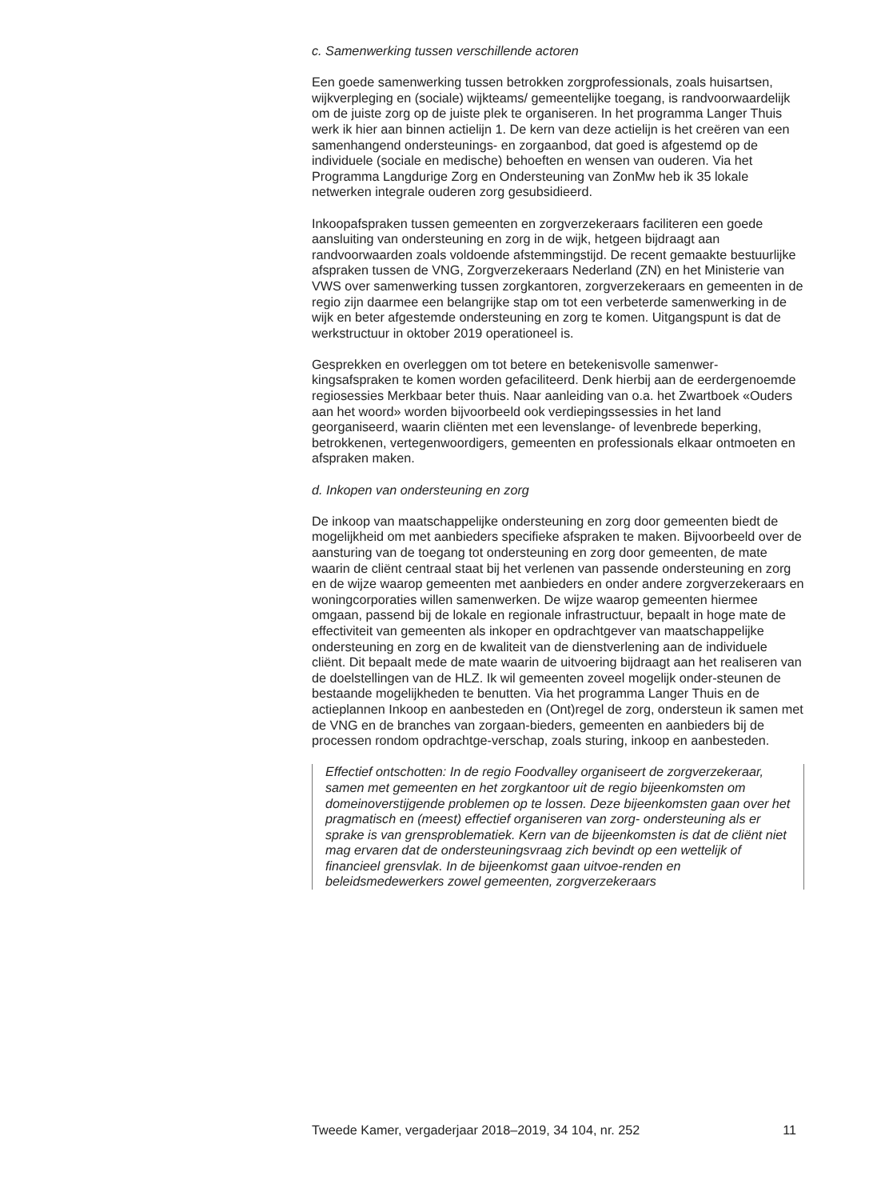c. Samenwerking tussen verschillende actoren
Een goede samenwerking tussen betrokken zorgprofessionals, zoals huisartsen, wijkverpleging en (sociale) wijkteams/ gemeentelijke toegang, is randvoorwaardelijk om de juiste zorg op de juiste plek te organiseren. In het programma Langer Thuis werk ik hier aan binnen actielijn 1. De kern van deze actielijn is het creëren van een samenhangend ondersteunings- en zorgaanbod, dat goed is afgestemd op de individuele (sociale en medische) behoeften en wensen van ouderen. Via het Programma Langdurige Zorg en Ondersteuning van ZonMw heb ik 35 lokale netwerken integrale ouderen zorg gesubsidieerd.
Inkoopafspraken tussen gemeenten en zorgverzekeraars faciliteren een goede aansluiting van ondersteuning en zorg in de wijk, hetgeen bijdraagt aan randvoorwaarden zoals voldoende afstemmingstijd. De recent gemaakte bestuurlijke afspraken tussen de VNG, Zorgverzekeraars Nederland (ZN) en het Ministerie van VWS over samenwerking tussen zorgkantoren, zorgverzekeraars en gemeenten in de regio zijn daarmee een belangrijke stap om tot een verbeterde samenwerking in de wijk en beter afgestemde ondersteuning en zorg te komen. Uitgangspunt is dat de werkstructuur in oktober 2019 operationeel is.
Gesprekken en overleggen om tot betere en betekenisvolle samenwer-kingsafspraken te komen worden gefaciliteerd. Denk hierbij aan de eerdergenoemde regiosessies Merkbaar beter thuis. Naar aanleiding van o.a. het Zwartboek «Ouders aan het woord» worden bijvoorbeeld ook verdiepingssessies in het land georganiseerd, waarin cliënten met een levenslange- of levenbrede beperking, betrokkenen, vertegenwoordigers, gemeenten en professionals elkaar ontmoeten en afspraken maken.
d. Inkopen van ondersteuning en zorg
De inkoop van maatschappelijke ondersteuning en zorg door gemeenten biedt de mogelijkheid om met aanbieders specifieke afspraken te maken. Bijvoorbeeld over de aansturing van de toegang tot ondersteuning en zorg door gemeenten, de mate waarin de cliënt centraal staat bij het verlenen van passende ondersteuning en zorg en de wijze waarop gemeenten met aanbieders en onder andere zorgverzekeraars en woningcorporaties willen samenwerken. De wijze waarop gemeenten hiermee omgaan, passend bij de lokale en regionale infrastructuur, bepaalt in hoge mate de effectiviteit van gemeenten als inkoper en opdrachtgever van maatschappelijke ondersteuning en zorg en de kwaliteit van de dienstverlening aan de individuele cliënt. Dit bepaalt mede de mate waarin de uitvoering bijdraagt aan het realiseren van de doelstellingen van de HLZ. Ik wil gemeenten zoveel mogelijk onder-steunen de bestaande mogelijkheden te benutten. Via het programma Langer Thuis en de actieplannen Inkoop en aanbesteden en (Ont)regel de zorg, ondersteun ik samen met de VNG en de branches van zorgaan-bieders, gemeenten en aanbieders bij de processen rondom opdrachtge-verschap, zoals sturing, inkoop en aanbesteden.
Effectief ontschotten: In de regio Foodvalley organiseert de zorgverzekeraar, samen met gemeenten en het zorgkantoor uit de regio bijeenkomsten om domeinoverstijgende problemen op te lossen. Deze bijeenkomsten gaan over het pragmatisch en (meest) effectief organiseren van zorg- ondersteuning als er sprake is van grensproblematiek. Kern van de bijeenkomsten is dat de cliënt niet mag ervaren dat de ondersteuningsvraag zich bevindt op een wettelijk of financieel grensvlak. In de bijeenkomst gaan uitvoe-renden en beleidsmedewerkers zowel gemeenten, zorgverzekeraars
Tweede Kamer, vergaderjaar 2018–2019, 34 104, nr. 252 11